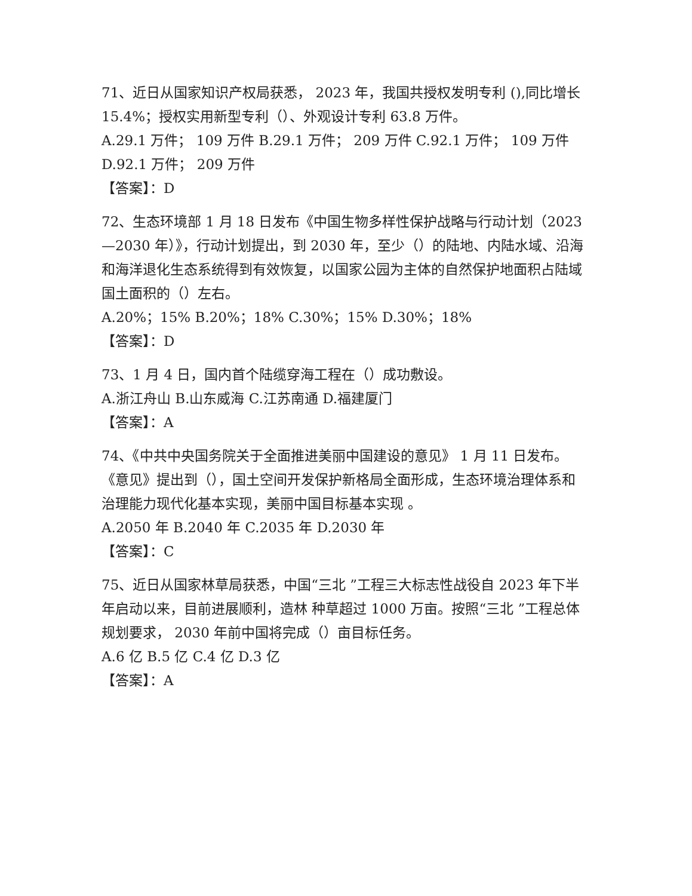71、近日从国家知识产权局获悉， 2023 年，我国共授权发明专利 (),同比增长 15.4%；授权实用新型专利（）、外观设计专利 63.8 万件。
A.29.1 万件； 109 万件 B.29.1 万件； 209 万件 C.92.1 万件； 109 万件 D.92.1 万件； 209 万件
【答案】：D
72、生态环境部 1 月 18 日发布《中国生物多样性保护战略与行动计划（2023—2030 年）》，行动计划提出，到 2030 年，至少（）的陆地、内陆水域、沿海和海洋退化生态系统得到有效恢复，以国家公园为主体的自然保护地面积占陆域国土面积的（）左右。
A.20%；15% B.20%；18% C.30%；15% D.30%；18%
【答案】：D
73、1 月 4 日，国内首个陆缆穿海工程在（）成功敷设。
A.浙江舟山 B.山东威海 C.江苏南通 D.福建厦门
【答案】：A
74、《中共中央国务院关于全面推进美丽中国建设的意见》 1 月 11 日发布。《意见》提出到（），国土空间开发保护新格局全面形成，生态环境治理体系和治理能力现代化基本实现，美丽中国目标基本实现 。
A.2050 年 B.2040 年 C.2035 年 D.2030 年
【答案】：C
75、近日从国家林草局获悉，中国“三北 ”工程三大标志性战役自 2023 年下半年启动以来，目前进展顺利，造林 种草超过 1000 万亩。按照“三北 ”工程总体规划要求， 2030 年前中国将完成（）亩目标任务。
A.6 亿 B.5 亿 C.4 亿 D.3 亿
【答案】：A